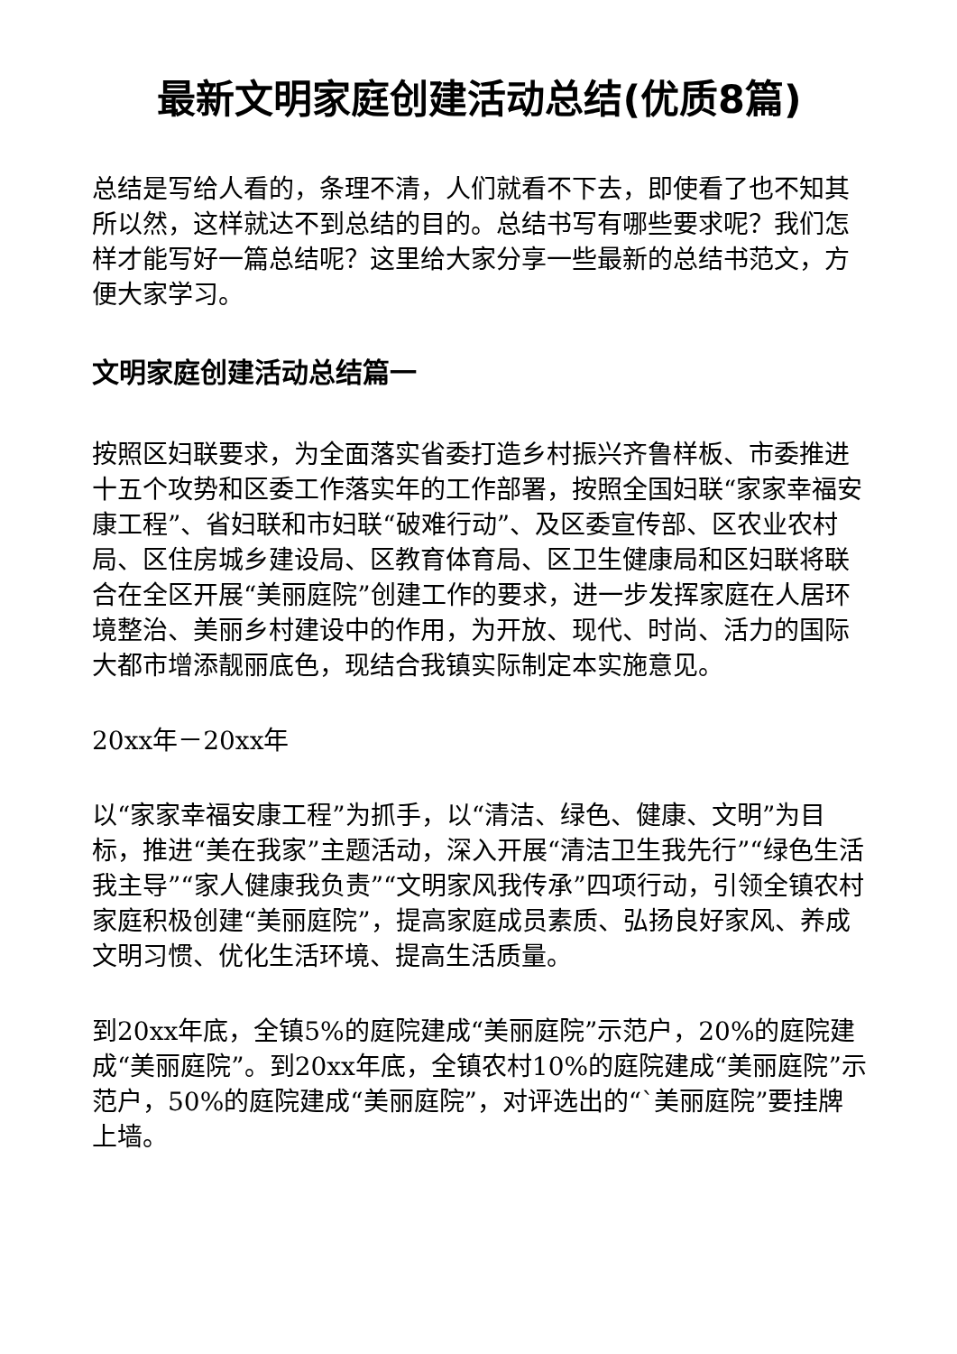最新文明家庭创建活动总结(优质8篇)
总结是写给人看的，条理不清，人们就看不下去，即使看了也不知其所以然，这样就达不到总结的目的。总结书写有哪些要求呢？我们怎样才能写好一篇总结呢？这里给大家分享一些最新的总结书范文，方便大家学习。
文明家庭创建活动总结篇一
按照区妇联要求，为全面落实省委打造乡村振兴齐鲁样板、市委推进十五个攻势和区委工作落实年的工作部署，按照全国妇联“家家幸福安康工程”、省妇联和市妇联“破难行动”、及区委宣传部、区农业农村局、区住房城乡建设局、区教育体育局、区卫生健康局和区妇联将联合在全区开展“美丽庭院”创建工作的要求，进一步发挥家庭在人居环境整治、美丽乡村建设中的作用，为开放、现代、时尚、活力的国际大都市增添靓丽底色，现结合我镇实际制定本实施意见。
20xx年－20xx年
以“家家幸福安康工程”为抓手，以“清洁、绿色、健康、文明”为目标，推进“美在我家”主题活动，深入开展“清洁卫生我先行”“绿色生活我主导”“家人健康我负责”“文明家风我传承”四项行动，引领全镇农村家庭积极创建“美丽庭院”，提高家庭成员素质、弘扬良好家风、养成文明习惯、优化生活环境、提高生活质量。
到20xx年底，全镇5%的庭院建成“美丽庭院”示范户，20%的庭院建成“美丽庭院”。到20xx年底，全镇农村10%的庭院建成“美丽庭院”示范户，50%的庭院建成“美丽庭院”，对评选出的“`美丽庭院”要挂牌上墙。